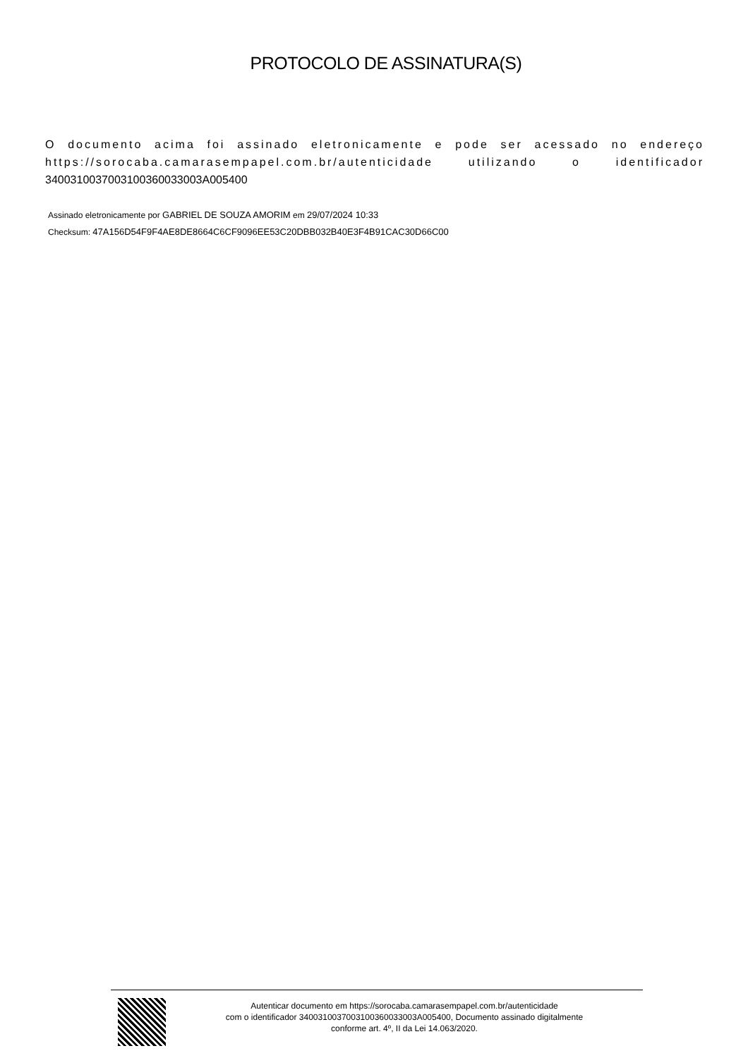PROTOCOLO DE ASSINATURA(S)
O documento acima foi assinado eletronicamente e pode ser acessado no endereço https://sorocaba.camarasempapel.com.br/autenticidade utilizando o identificador 340031003700310036003300​3A005400
Assinado eletronicamente por GABRIEL DE SOUZA AMORIM em 29/07/2024 10:33
Checksum: 47A156D54F9F4AE8DE8664C6CF9096EE53C20DBB032B40E3F4B91CAC30D66C00
Autenticar documento em https://sorocaba.camarasempapel.com.br/autenticidade
com o identificador 3400310037003100360033003A005400, Documento assinado digitalmente
conforme art. 4º, II da Lei 14.063/2020.